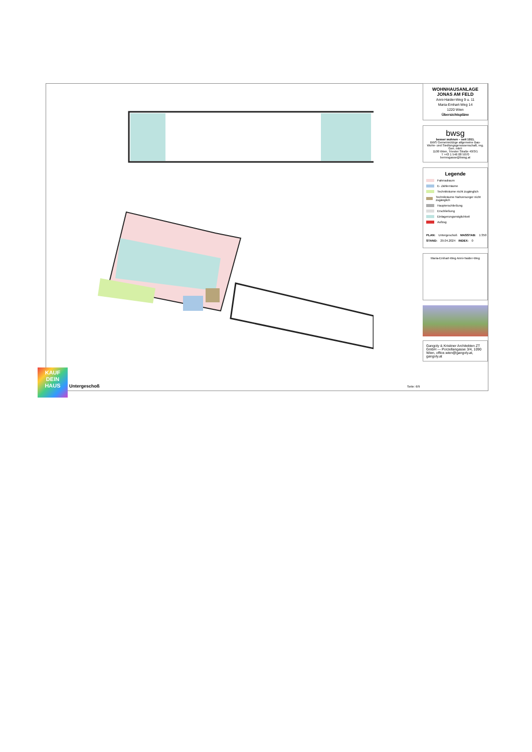WOHNHAUSANLAGE
JONAS AM FELD
Anni-Haider-Weg 9 u. 11
Maria-Emhart-Weg 14
1220 Wien
Übersichtspläne
bwsg
besser wohnen – seit 1911.
BWS Gemeinnützige allgemeine Bau- Wohn- und Siedlungsgenossenschaft, reg. Gen. mbH
1100 Wien, Triester Straße 40/3/1
T +43 1 546 08 5070
berresgasse@bwsg.at
Legende
Fahrradraum
E- Zählerräume
Technikräume nicht zugänglich
Technikräume Nahversorger nicht zugänglich
Haupterschließung
Erschließung
Einlagerungsmöglichkeit
Aufzug
PLAN: Untergeschoß MASSTAB: 1:350
STAND: 29.04.2024 INDEX: 0
Maria-Emhart-Weg Anni-Haider-Weg
Gangoly & Kristiner Architekten ZT GmbH — Porzellangasse 3/4, 1090 Wien, office.wien@gangoly.at, gangoly.at
KAUF
DEIN
HAUS
Untergeschoß Seite: 6/9